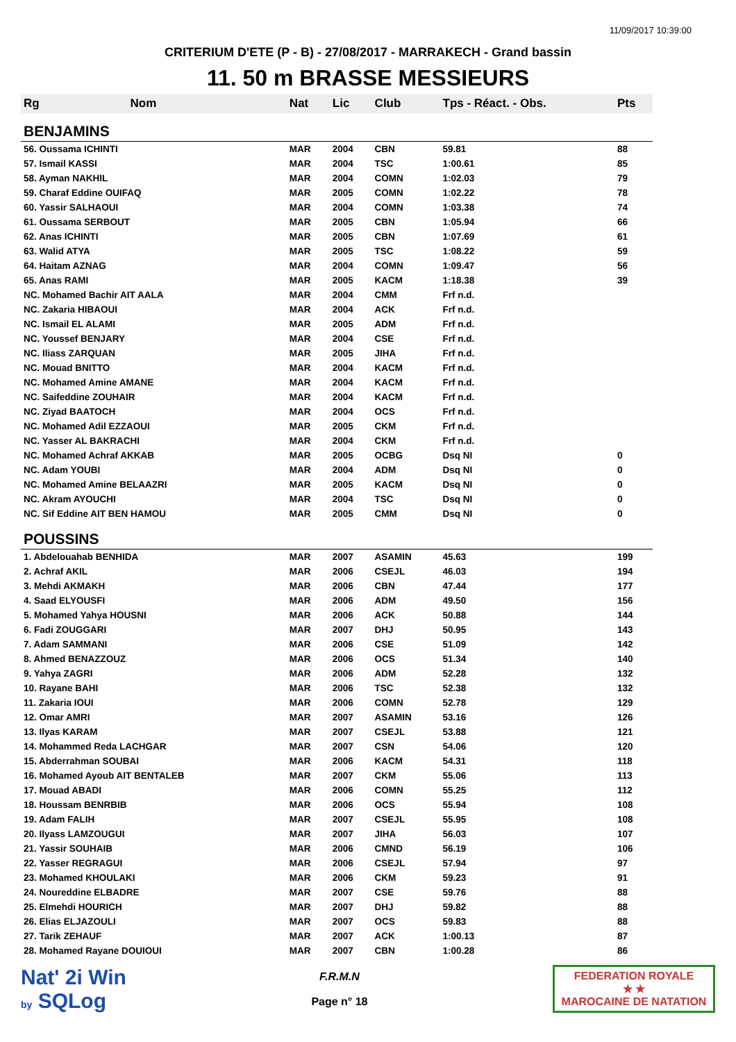11/09/2017 10:39:00
CRITERIUM D'ETE (P - B) - 27/08/2017 - MARRAKECH - Grand bassin
11. 50 m BRASSE MESSIEURS
| Rg | Nom | Nat | Lic | Club | Tps - Réact. - Obs. | Pts |
| --- | --- | --- | --- | --- | --- | --- |
| BENJAMINS | | | | | | |
| 56. Oussama ICHINTI | | MAR | 2004 | CBN | 59.81 | 88 |
| 57. Ismail KASSI | | MAR | 2004 | TSC | 1:00.61 | 85 |
| 58. Ayman NAKHIL | | MAR | 2004 | COMN | 1:02.03 | 79 |
| 59. Charaf Eddine OUIFAQ | | MAR | 2005 | COMN | 1:02.22 | 78 |
| 60. Yassir SALHAOUI | | MAR | 2004 | COMN | 1:03.38 | 74 |
| 61. Oussama SERBOUT | | MAR | 2005 | CBN | 1:05.94 | 66 |
| 62. Anas ICHINTI | | MAR | 2005 | CBN | 1:07.69 | 61 |
| 63. Walid ATYA | | MAR | 2005 | TSC | 1:08.22 | 59 |
| 64. Haitam AZNAG | | MAR | 2004 | COMN | 1:09.47 | 56 |
| 65. Anas RAMI | | MAR | 2005 | KACM | 1:18.38 | 39 |
| NC. Mohamed Bachir AIT AALA | | MAR | 2004 | CMM | Frf n.d. | |
| NC. Zakaria HIBAOUI | | MAR | 2004 | ACK | Frf n.d. | |
| NC. Ismail EL ALAMI | | MAR | 2005 | ADM | Frf n.d. | |
| NC. Youssef BENJARY | | MAR | 2004 | CSE | Frf n.d. | |
| NC. Iliass ZARQUAN | | MAR | 2005 | JIHA | Frf n.d. | |
| NC. Mouad BNITTO | | MAR | 2004 | KACM | Frf n.d. | |
| NC. Mohamed Amine AMANE | | MAR | 2004 | KACM | Frf n.d. | |
| NC. Saifeddine ZOUHAIR | | MAR | 2004 | KACM | Frf n.d. | |
| NC. Ziyad BAATOCH | | MAR | 2004 | OCS | Frf n.d. | |
| NC. Mohamed Adil EZZAOUI | | MAR | 2005 | CKM | Frf n.d. | |
| NC. Yasser AL BAKRACHI | | MAR | 2004 | CKM | Frf n.d. | |
| NC. Mohamed Achraf AKKAB | | MAR | 2005 | OCBG | Dsq NI | 0 |
| NC. Adam YOUBI | | MAR | 2004 | ADM | Dsq NI | 0 |
| NC. Mohamed Amine BELAAZRI | | MAR | 2005 | KACM | Dsq NI | 0 |
| NC. Akram AYOUCHI | | MAR | 2004 | TSC | Dsq NI | 0 |
| NC. Sif Eddine AIT BEN HAMOU | | MAR | 2005 | CMM | Dsq NI | 0 |
| POUSSINS | | | | | | |
| 1. Abdelouahab BENHIDA | | MAR | 2007 | ASAMIN | 45.63 | 199 |
| 2. Achraf AKIL | | MAR | 2006 | CSEJL | 46.03 | 194 |
| 3. Mehdi AKMAKH | | MAR | 2006 | CBN | 47.44 | 177 |
| 4. Saad ELYOUSFI | | MAR | 2006 | ADM | 49.50 | 156 |
| 5. Mohamed Yahya HOUSNI | | MAR | 2006 | ACK | 50.88 | 144 |
| 6. Fadi ZOUGGARI | | MAR | 2007 | DHJ | 50.95 | 143 |
| 7. Adam SAMMANI | | MAR | 2006 | CSE | 51.09 | 142 |
| 8. Ahmed BENAZZOUZ | | MAR | 2006 | OCS | 51.34 | 140 |
| 9. Yahya ZAGRI | | MAR | 2006 | ADM | 52.28 | 132 |
| 10. Rayane BAHI | | MAR | 2006 | TSC | 52.38 | 132 |
| 11. Zakaria IOUI | | MAR | 2006 | COMN | 52.78 | 129 |
| 12. Omar AMRI | | MAR | 2007 | ASAMIN | 53.16 | 126 |
| 13. Ilyas KARAM | | MAR | 2007 | CSEJL | 53.88 | 121 |
| 14. Mohammed Reda LACHGAR | | MAR | 2007 | CSN | 54.06 | 120 |
| 15. Abderrahman SOUBAI | | MAR | 2006 | KACM | 54.31 | 118 |
| 16. Mohamed Ayoub AIT BENTALEB | | MAR | 2007 | CKM | 55.06 | 113 |
| 17. Mouad ABADI | | MAR | 2006 | COMN | 55.25 | 112 |
| 18. Houssam BENRBIB | | MAR | 2006 | OCS | 55.94 | 108 |
| 19. Adam FALIH | | MAR | 2007 | CSEJL | 55.95 | 108 |
| 20. Ilyass LAMZOUGUI | | MAR | 2007 | JIHA | 56.03 | 107 |
| 21. Yassir SOUHAIB | | MAR | 2006 | CMND | 56.19 | 106 |
| 22. Yasser REGRAGUI | | MAR | 2006 | CSEJL | 57.94 | 97 |
| 23. Mohamed KHOULAKI | | MAR | 2006 | CKM | 59.23 | 91 |
| 24. Noureddine ELBADRE | | MAR | 2007 | CSE | 59.76 | 88 |
| 25. Elmehdi HOURICH | | MAR | 2007 | DHJ | 59.82 | 88 |
| 26. Elias ELJAZOULI | | MAR | 2007 | OCS | 59.83 | 88 |
| 27. Tarik ZEHAUF | | MAR | 2007 | ACK | 1:00.13 | 87 |
| 28. Mohamed Rayane DOUIOUI | | MAR | 2007 | CBN | 1:00.28 | 86 |
Nat' 2i Win
by SQLog
F.R.M.N
Page n° 18
FEDERATION ROYALE
★ ★
MAROCAINE DE NATATION